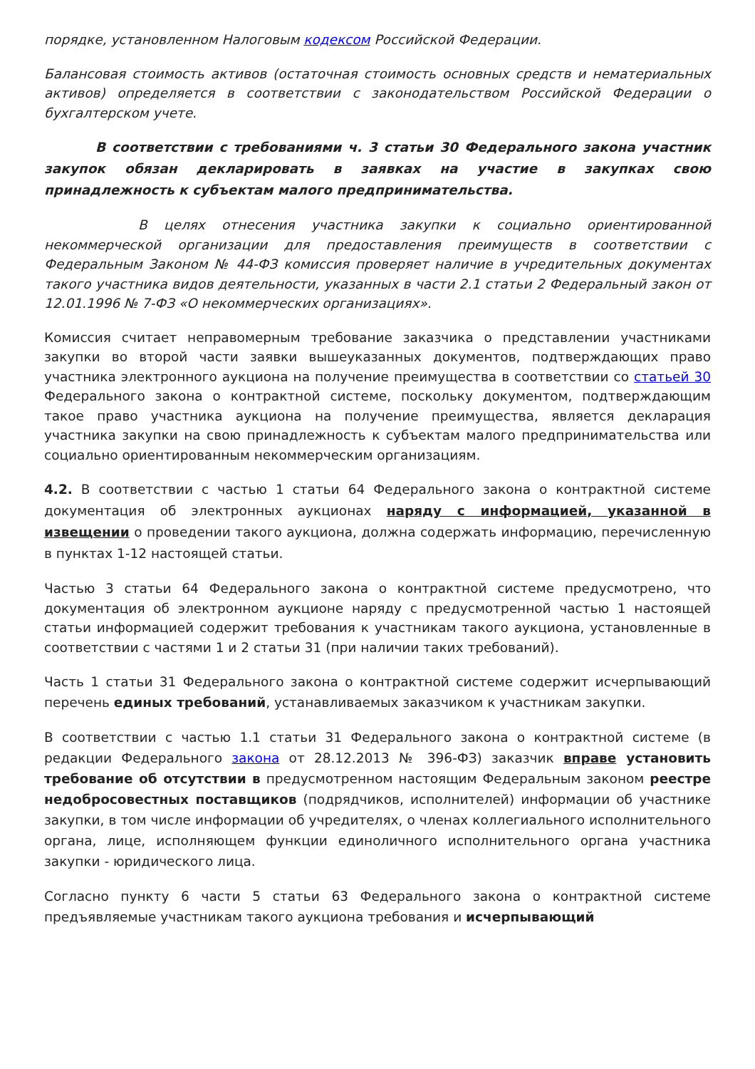порядке, установленном Налоговым кодексом Российской Федерации.
Балансовая стоимость активов (остаточная стоимость основных средств и нематериальных активов) определяется в соответствии с законодательством Российской Федерации о бухгалтерском учете.
В соответствии с требованиями ч. 3 статьи 30 Федерального закона участник закупок обязан декларировать в заявках на участие в закупках свою принадлежность к субъектам малого предпринимательства.
В целях отнесения участника закупки к социально ориентированной некоммерческой организации для предоставления преимуществ в соответствии с Федеральным Законом № 44-ФЗ комиссия проверяет наличие в учредительных документах такого участника видов деятельности, указанных в части 2.1 статьи 2 Федеральный закон от 12.01.1996 № 7-ФЗ «О некоммерческих организациях».
Комиссия считает неправомерным требование заказчика о представлении участниками закупки во второй части заявки вышеуказанных документов, подтверждающих право участника электронного аукциона на получение преимущества в соответствии со статьей 30 Федерального закона о контрактной системе, поскольку документом, подтверждающим такое право участника аукциона на получение преимущества, является декларация участника закупки на свою принадлежность к субъектам малого предпринимательства или социально ориентированным некоммерческим организациям.
4.2. В соответствии с частью 1 статьи 64 Федерального закона о контрактной системе документация об электронных аукционах наряду с информацией, указанной в извещении о проведении такого аукциона, должна содержать информацию, перечисленную в пунктах 1-12 настоящей статьи.
Частью 3 статьи 64 Федерального закона о контрактной системе предусмотрено, что документация об электронном аукционе наряду с предусмотренной частью 1 настоящей статьи информацией содержит требования к участникам такого аукциона, установленные в соответствии с частями 1 и 2 статьи 31 (при наличии таких требований).
Часть 1 статьи 31 Федерального закона о контрактной системе содержит исчерпывающий перечень единых требований, устанавливаемых заказчиком к участникам закупки.
В соответствии с частью 1.1 статьи 31 Федерального закона о контрактной системе (в редакции Федерального закона от 28.12.2013 № 396-ФЗ) заказчик вправе установить требование об отсутствии в предусмотренном настоящим Федеральным законом реестре недобросовестных поставщиков (подрядчиков, исполнителей) информации об участнике закупки, в том числе информации об учредителях, о членах коллегиального исполнительного органа, лице, исполняющем функции единоличного исполнительного органа участника закупки - юридического лица.
Согласно пункту 6 части 5 статьи 63 Федерального закона о контрактной системе предъявляемые участникам такого аукциона требования и исчерпывающий